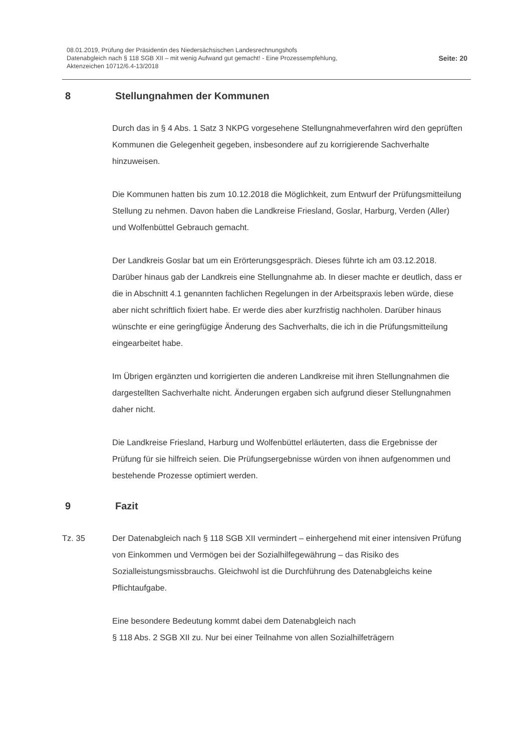08.01.2019, Prüfung der Präsidentin des Niedersächsischen Landesrechnungshofs
Datenabgleich nach § 118 SGB XII – mit wenig Aufwand gut gemacht! - Eine Prozessempfehlung,
Aktenzeichen 10712/6.4-13/2018
Seite: 20
8 Stellungnahmen der Kommunen
Durch das in § 4 Abs. 1 Satz 3 NKPG vorgesehene Stellungnahmeverfahren wird den geprüften Kommunen die Gelegenheit gegeben, insbesondere auf zu korrigierende Sachverhalte hinzuweisen.
Die Kommunen hatten bis zum 10.12.2018 die Möglichkeit, zum Entwurf der Prüfungsmitteilung Stellung zu nehmen. Davon haben die Landkreise Friesland, Goslar, Harburg, Verden (Aller) und Wolfenbüttel Gebrauch gemacht.
Der Landkreis Goslar bat um ein Erörterungsgespräch. Dieses führte ich am 03.12.2018. Darüber hinaus gab der Landkreis eine Stellungnahme ab. In dieser machte er deutlich, dass er die in Abschnitt 4.1 genannten fachlichen Regelungen in der Arbeitspraxis leben würde, diese aber nicht schriftlich fixiert habe. Er werde dies aber kurzfristig nachholen. Darüber hinaus wünschte er eine geringfügige Änderung des Sachverhalts, die ich in die Prüfungsmitteilung eingearbeitet habe.
Im Übrigen ergänzten und korrigierten die anderen Landkreise mit ihren Stellungnahmen die dargestellten Sachverhalte nicht. Änderungen ergaben sich aufgrund dieser Stellungnahmen daher nicht.
Die Landkreise Friesland, Harburg und Wolfenbüttel erläuterten, dass die Ergebnisse der Prüfung für sie hilfreich seien. Die Prüfungsergebnisse würden von ihnen aufgenommen und bestehende Prozesse optimiert werden.
9 Fazit
Tz. 35 Der Datenabgleich nach § 118 SGB XII vermindert – einhergehend mit einer intensiven Prüfung von Einkommen und Vermögen bei der Sozialhilfegewährung – das Risiko des Sozialleistungsmissbrauchs. Gleichwohl ist die Durchführung des Datenabgleichs keine Pflichtaufgabe.
Eine besondere Bedeutung kommt dabei dem Datenabgleich nach
§ 118 Abs. 2 SGB XII zu. Nur bei einer Teilnahme von allen Sozialhilfeträgern